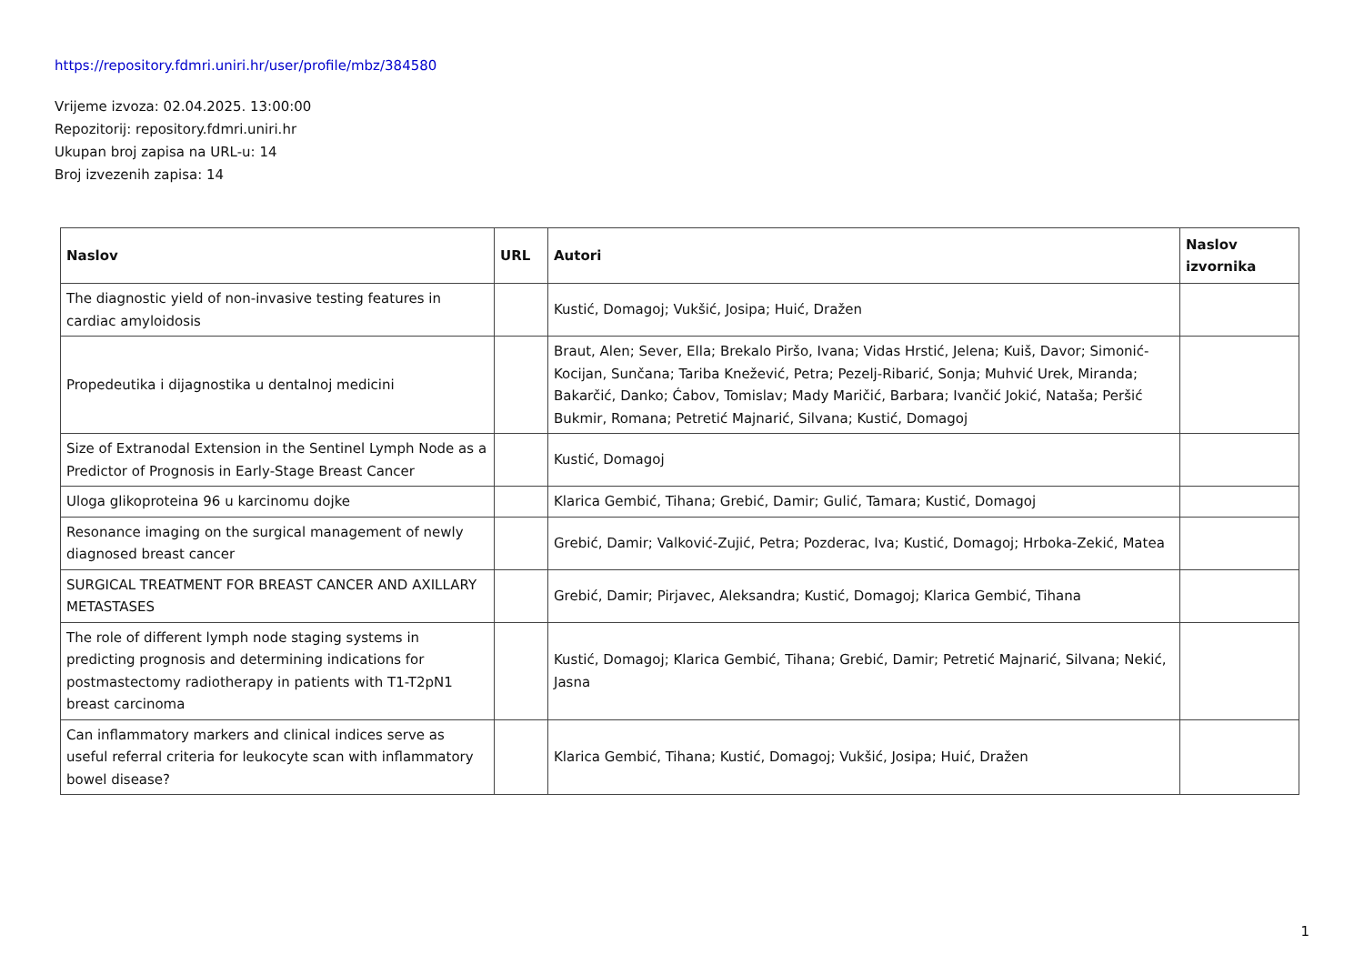https://repository.fdmri.uniri.hr/user/profile/mbz/384580
Vrijeme izvoza: 02.04.2025. 13:00:00
Repozitorij: repository.fdmri.uniri.hr
Ukupan broj zapisa na URL-u: 14
Broj izvezenih zapisa: 14
| Naslov | URL | Autori | Naslov izvornika |
| --- | --- | --- | --- |
| The diagnostic yield of non-invasive testing features in cardiac amyloidosis | | Kustić, Domagoj; Vukšić, Josipa; Huić, Dražen | |
| Propedeutika i dijagnostika u dentalnoj medicini | | Braut, Alen; Sever, Ella; Brekalo Piršo, Ivana; Vidas Hrstić, Jelena; Kuiš, Davor; Simonić-Kocijan, Sunčana; Tariba Knežević, Petra; Pezelj-Ribarić, Sonja; Muhvić Urek, Miranda; Bakarčić, Danko; Ćabov, Tomislav; Mady Maričić, Barbara; Ivančić Jokić, Nataša; Peršić Bukmir, Romana; Petretić Majnarić, Silvana; Kustić, Domagoj | |
| Size of Extranodal Extension in the Sentinel Lymph Node as a Predictor of Prognosis in Early-Stage Breast Cancer | | Kustić, Domagoj | |
| Uloga glikoproteina 96 u karcinomu dojke | | Klarica Gembić, Tihana; Grebić, Damir; Gulić, Tamara; Kustić, Domagoj | |
| Resonance imaging on the surgical management of newly diagnosed breast cancer | | Grebić, Damir; Valković-Zujić, Petra; Pozderac, Iva; Kustić, Domagoj; Hrboka-Zekić, Matea | |
| SURGICAL TREATMENT FOR BREAST CANCER AND AXILLARY METASTASES | | Grebić, Damir; Pirjavec, Aleksandra; Kustić, Domagoj; Klarica Gembić, Tihana | |
| The role of different lymph node staging systems in predicting prognosis and determining indications for postmastectomy radiotherapy in patients with T1-T2pN1 breast carcinoma | | Kustić, Domagoj; Klarica Gembić, Tihana; Grebić, Damir; Petretić Majnarić, Silvana; Nekić, Jasna | |
| Can inflammatory markers and clinical indices serve as useful referral criteria for leukocyte scan with inflammatory bowel disease? | | Klarica Gembić, Tihana; Kustić, Domagoj; Vukšić, Josipa; Huić, Dražen | |
1